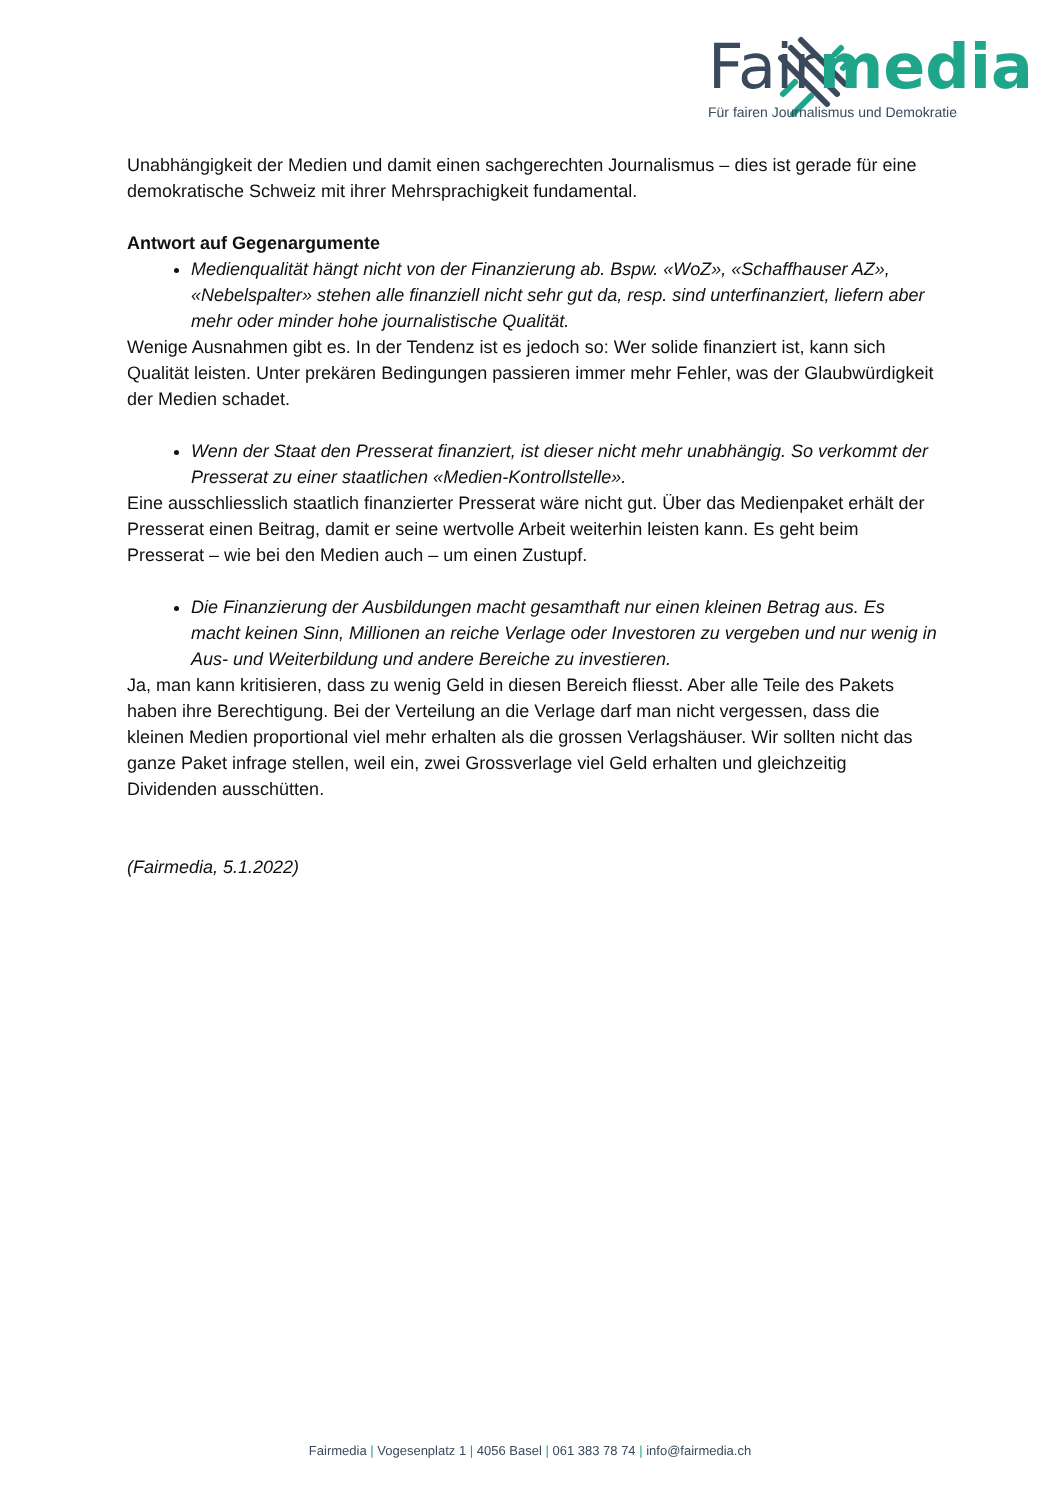Fairmedia
Für fairen Journalismus und Demokratie
Unabhängigkeit der Medien und damit einen sachgerechten Journalismus – dies ist gerade für eine demokratische Schweiz mit ihrer Mehrsprachigkeit fundamental.
Antwort auf Gegenargumente
Medienqualität hängt nicht von der Finanzierung ab. Bspw. «WoZ», «Schaffhauser AZ», «Nebelspalter» stehen alle finanziell nicht sehr gut da, resp. sind unterfinanziert, liefern aber mehr oder minder hohe journalistische Qualität.
Wenige Ausnahmen gibt es. In der Tendenz ist es jedoch so: Wer solide finanziert ist, kann sich Qualität leisten. Unter prekären Bedingungen passieren immer mehr Fehler, was der Glaubwürdigkeit der Medien schadet.
Wenn der Staat den Presserat finanziert, ist dieser nicht mehr unabhängig. So verkommt der Presserat zu einer staatlichen «Medien-Kontrollstelle».
Eine ausschliesslich staatlich finanzierter Presserat wäre nicht gut. Über das Medienpaket erhält der Presserat einen Beitrag, damit er seine wertvolle Arbeit weiterhin leisten kann. Es geht beim Presserat – wie bei den Medien auch – um einen Zustupf.
Die Finanzierung der Ausbildungen macht gesamthaft nur einen kleinen Betrag aus. Es macht keinen Sinn, Millionen an reiche Verlage oder Investoren zu vergeben und nur wenig in Aus- und Weiterbildung und andere Bereiche zu investieren.
Ja, man kann kritisieren, dass zu wenig Geld in diesen Bereich fliesst. Aber alle Teile des Pakets haben ihre Berechtigung. Bei der Verteilung an die Verlage darf man nicht vergessen, dass die kleinen Medien proportional viel mehr erhalten als die grossen Verlagshäuser. Wir sollten nicht das ganze Paket infrage stellen, weil ein, zwei Grossverlage viel Geld erhalten und gleichzeitig Dividenden ausschütten.
(Fairmedia, 5.1.2022)
Fairmedia | Vogesenplatz 1 | 4056 Basel | 061 383 78 74 | info@fairmedia.ch